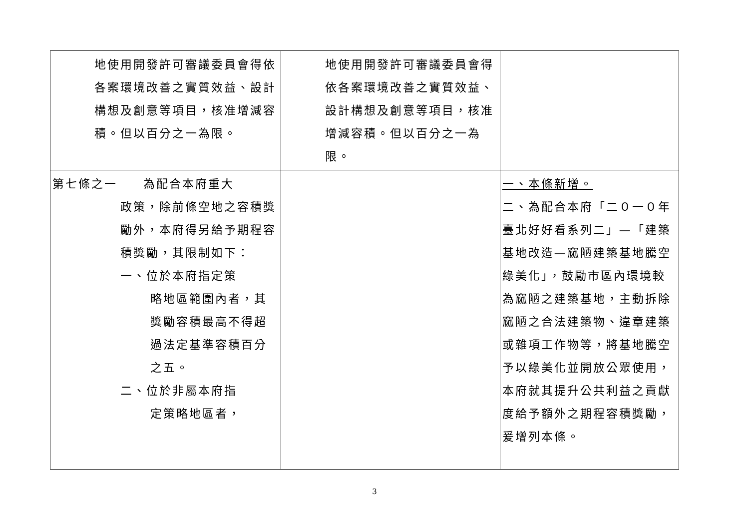| 地使用開發許可審議委員會得依各案環境改善之實質效益、設計構想及創意等項目，核准增減容積。但以百分之一為限。 | 地使用開發許可審議委員會得依各案環境改善之實質效益、設計構想及創意等項目，核准增減容積。但以百分之一為限。 | |
| 第七條之一 為配合本府重大 政策，除前條空地之容積獎勵外，本府得另給予期程容積獎勵，其限制如下： 一、位於本府指定策 略地區範圍內者，其獎勵容積最高不得超過法定基準容積百分之五。 二、位於非屬本府指 定策略地區者， | | 一、本條新增。 二、為配合本府「二０一０年臺北好好看系列二」—「建築基地改造—窳陋建築基地騰空綠美化」，鼓勵市區內環境較為窳陋之建築基地，主動拆除窳陋之合法建築物、違章建築或雜項工作物等，將基地騰空予以綠美化並開放公眾使用，本府就其提升公共利益之貢獻度給予額外之期程容積獎勵，爰增列本條。 |
3